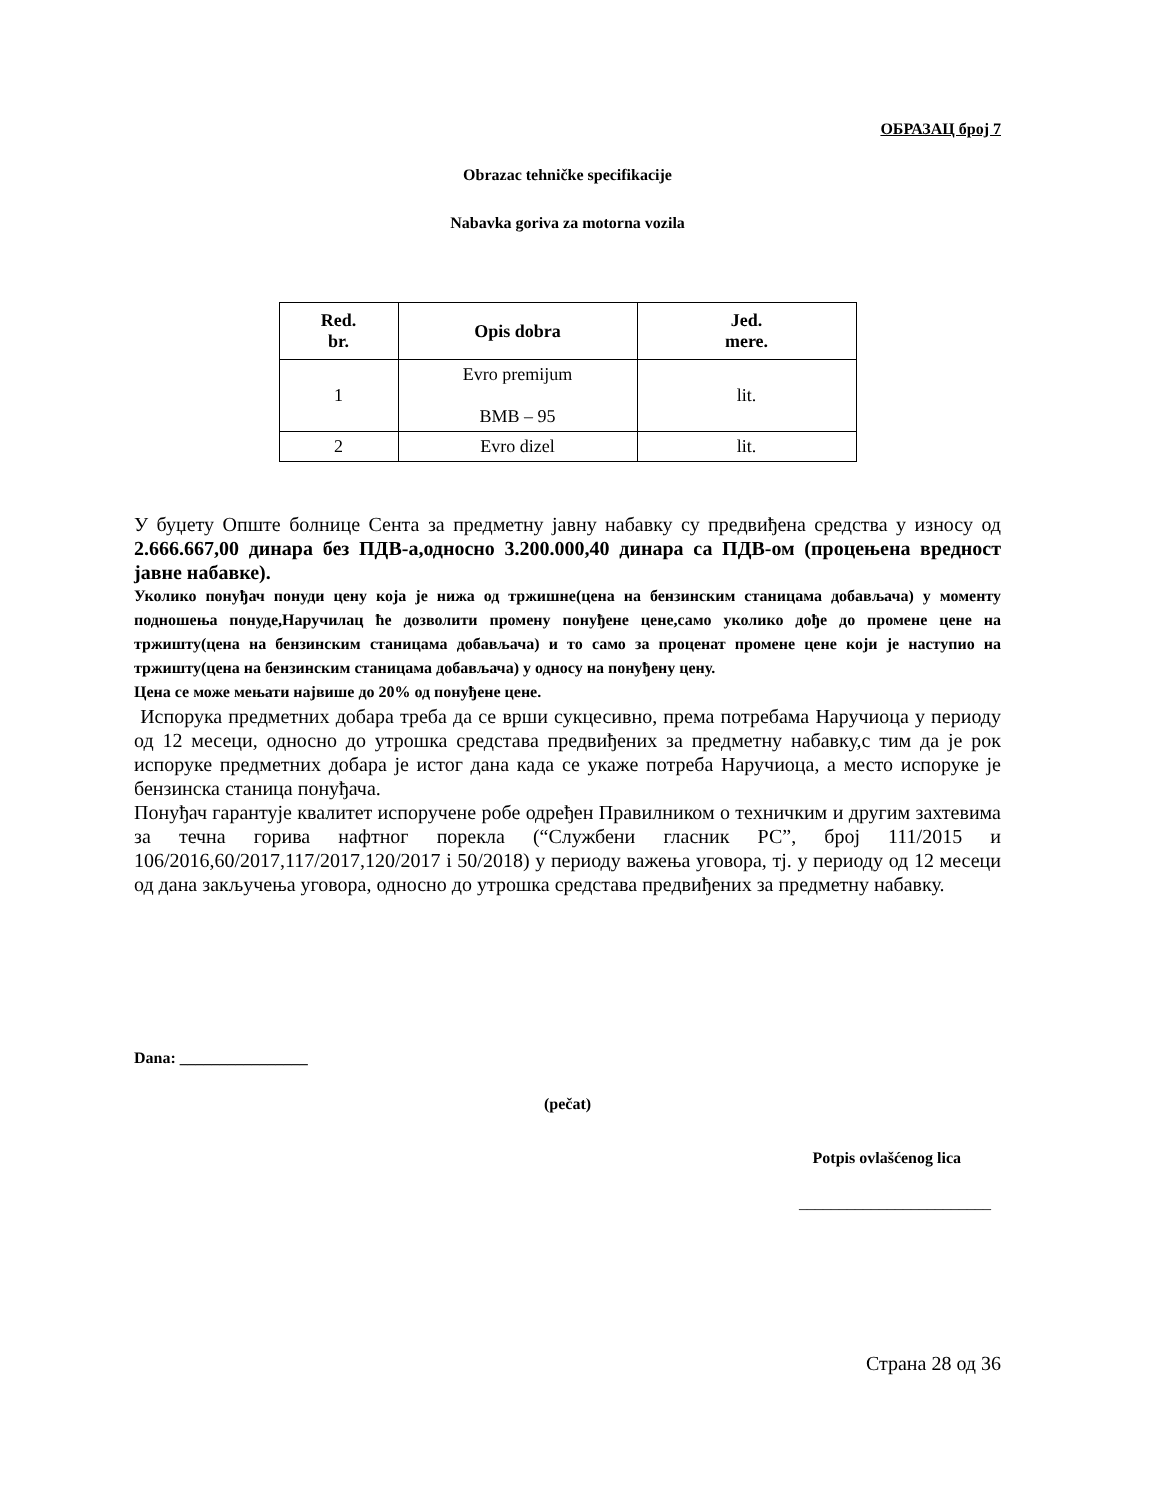ОБРАЗАЦ број 7
Obrazac tehničke specifikacije
Nabavka goriva za motorna vozila
| Red. br. | Opis dobra | Jed. mere. |
| --- | --- | --- |
| 1 | Evro premijum BMB – 95 | lit. |
| 2 | Evro dizel | lit. |
У буџету Опште болнице Сента за предметну јавну набавку су предвиђена средства у износу од 2.666.667,00 динара без ПДВ-а,односно 3.200.000,40 динара са ПДВ-ом (процењена вредност јавне набавке).
Уколико понуђач понуди цену која је нижа од тржишне(цена на бензинским станицама добављача) у моменту подношења понуде,Наручилац ће дозволити промену понуђене цене,само уколико дође до промене цене на тржишту(цена на бензинским станицама добављача) и то само за проценат промене цене који је наступио на тржишту(цена на бензинским станицама добављача) у односу на понуђену цену.
Цена се може мењати највише до 20% од понуђене цене.
Испорука предметних добара треба да се врши сукцесивно, према потребама Наручиоца у периоду од 12 месеци, односно до утрошка средстава предвиђених за предметну набавку,с тим да је рок испоруке предметних добара је истог дана када се укаже потреба Наручиоца, а место испоруке је бензинска станица понуђача.
Понуђач гарантује квалитет испоручене робе одређен Правилником о техничким и другим захтевима за течна горива нафтног порекла (“Службени гласник РС”, број 111/2015 и 106/2016,60/2017,117/2017,120/2017 і 50/2018) у периоду важења уговора, тј. у периоду од 12 месеци од дана закључења уговора, односно до утрошка средстава предвиђених за предметну набавку.
Dana: ________________
(pečat)
Potpis ovlašćenog lica
________________________
Страна 28 од 36